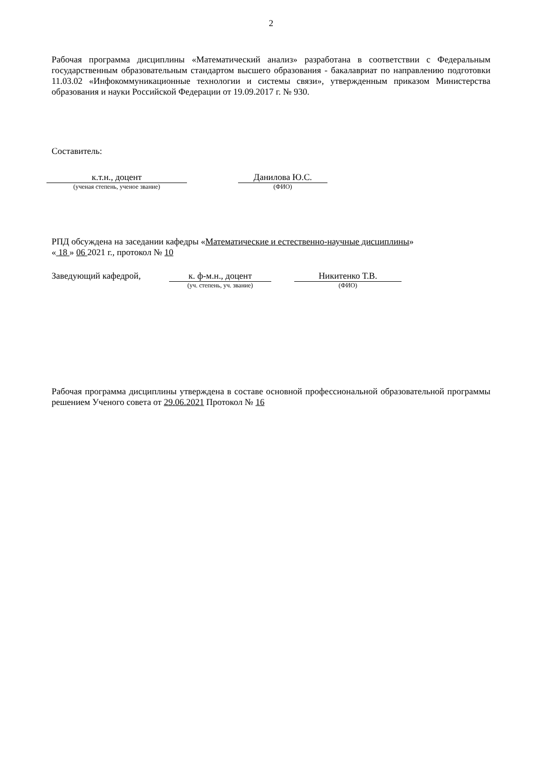2
Рабочая программа дисциплины «Математический анализ» разработана в соответствии с Федеральным государственным образовательным стандартом высшего образования - бакалавриат по направлению подготовки 11.03.02 «Инфокоммуникационные технологии и системы связи», утвержденным приказом Министерства образования и науки Российской Федерации от 19.09.2017 г. № 930.
Составитель:
к.т.н., доцент
(ученая степень, ученое звание)
Данилова Ю.С.
(ФИО)
РПД обсуждена на заседании кафедры «Математические и естественно-научные дисциплины»
« 18 » 06 2021 г., протокол № 10
Заведующий кафедрой, к. ф-м.н., доцент
(уч. степень, уч. звание)
Никитенко Т.В.
(ФИО)
Рабочая программа дисциплины утверждена в составе основной профессиональной образовательной программы решением Ученого совета от 29.06.2021 Протокол № 16